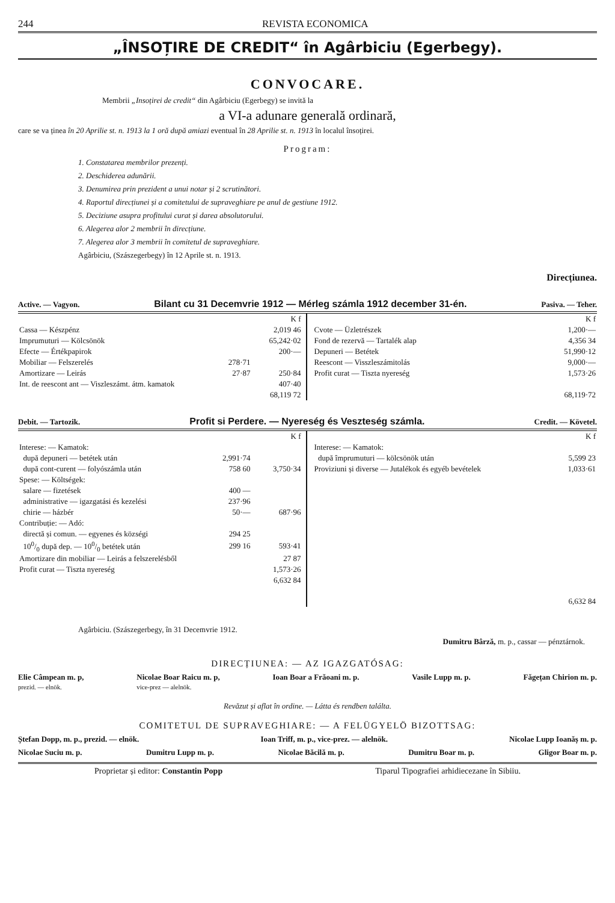244 REVISTA ECONOMICA
„ÎNSOȚIRE DE CREDIT“ în Agârbiciu (Egerbegy).
CONVOCARE.
Membrii „Insoțirei de credit“ din Agârbiciu (Egerbegy) se invită la
a VI-a adunare generală ordinară,
care se va ținea în 20 Aprilie st. n. 1913 la 1 oră după amiazi eventual în 28 Aprilie st. n. 1913 în localul însoțirei.
Program:
1. Constatarea membrilor prezenți.
2. Deschiderea adunării.
3. Denumirea prin prezident a unui notar și 2 scrutinători.
4. Raportul direcțiunei și a comitetului de supraveghiare pe anul de gestiune 1912.
5. Deciziune asupra profitului curat și darea absolutorului.
6. Alegerea alor 2 membrii în direcțiune.
7. Alegerea alor 3 membrii în comitetul de supraveghiare.
Agârbiciu, (Szászegerbegy) în 12 Aprile st. n. 1913.
Direcțiunea.
Active. — Vagyon. Bilant cu 31 Decemvrie 1912 — Mérleg számla 1912 december 31-én. Pasiva. — Teher.
| | | K f |
| Cassa — Készpénz | | 2,019 46 |
| Imprumuturi — Kölcsönök | | 65,242·02 |
| Efecte — Értékpapirok | | 200·— |
| Mobiliar — Felszerelés | 278·71 | |
| Amortizare — Leirás | 27·87 | 250·84 |
| Int. de reescont ant — Viszleszámt. átm. kamatok | | 407·40 |
| | | 68,119 72 |
| | K f |
| Cvote — Üzletrészek | 1,200·— |
| Fond de rezervă — Tartalék alap | 4,356 34 |
| Depuneri — Betétek | 51,990·12 |
| Reescont — Visszleszámitolás | 9,000·— |
| Profit curat — Tiszta nyereség | 1,573·26 |
| | 68,119·72 |
Debit. — Tartozik. Profit si Perdere. — Nyereség és Veszteség számla. Credit. — Követel.
| | | K f |
| Interese: — Kamatok: | | |
| după depuneri — betétek után | 2,991·74 | |
| după cont-curent — folyószámla után | 758 60 | 3,750·34 |
| Spese: — Költségek: | | |
| salare — fizetések | 400 — | |
| administrative — igazgatási és kezelési | 237·96 | |
| chirie — házbér | 50·— | 687·96 |
| Contribuție: — Adó: | | |
| directă și comun. — egyenes és községi | 294 25 | |
| 100/0 după dep. — 100/0 betétek után | 299 16 | 593·41 |
| Amortizare din mobiliar — Leirás a felszerelésből | | 27 87 |
| Profit curat — Tiszta nyereség | | 1,573·26 |
| | | 6,632 84 |
| | K f |
| Interese: — Kamatok: | |
| după împrumuturi — kölcsönök után | 5,599 23 |
| Proviziuni și diverse — Jutalékok és egyéb bevételek | 1,033·61 |
| | 6,632 84 |
Agârbiciu. (Szászegerbegy, în 31 Decemvrie 1912.
Dumitru Bârză, m. p., cassar — pénztárnok.
DIRECȚIUNEA: — AZ IGAZGATÓSAG:
Elie Câmpean m. p,
prezid. — elnök. Nicolae Boar Raicu m. p,
vice-prez — alelnök. Ioan Boar a Frăoani m. p. Vasile Lupp m. p. Făgețan Chirion m. p.
Revăzut și aflat în ordine. — Látta és rendben találta.
COMITETUL DE SUPRAVEGHIARE: — A FELÜGYELÖ BIZOTTSAG:
Ștefan Dopp, m. p., prezid. — elnök. Ioan Triff, m. p., vice-prez. — alelnök. Nicolae Lupp Ioanăș m. p.
Nicolae Suciu m. p. Dumitru Lupp m. p. Nicolae Băcilă m. p. Dumitru Boar m. p. Gligor Boar m. p.
Proprietar și editor: Constantin Popp Tiparul Tipografiei arhidiecezane în Sibiiu.